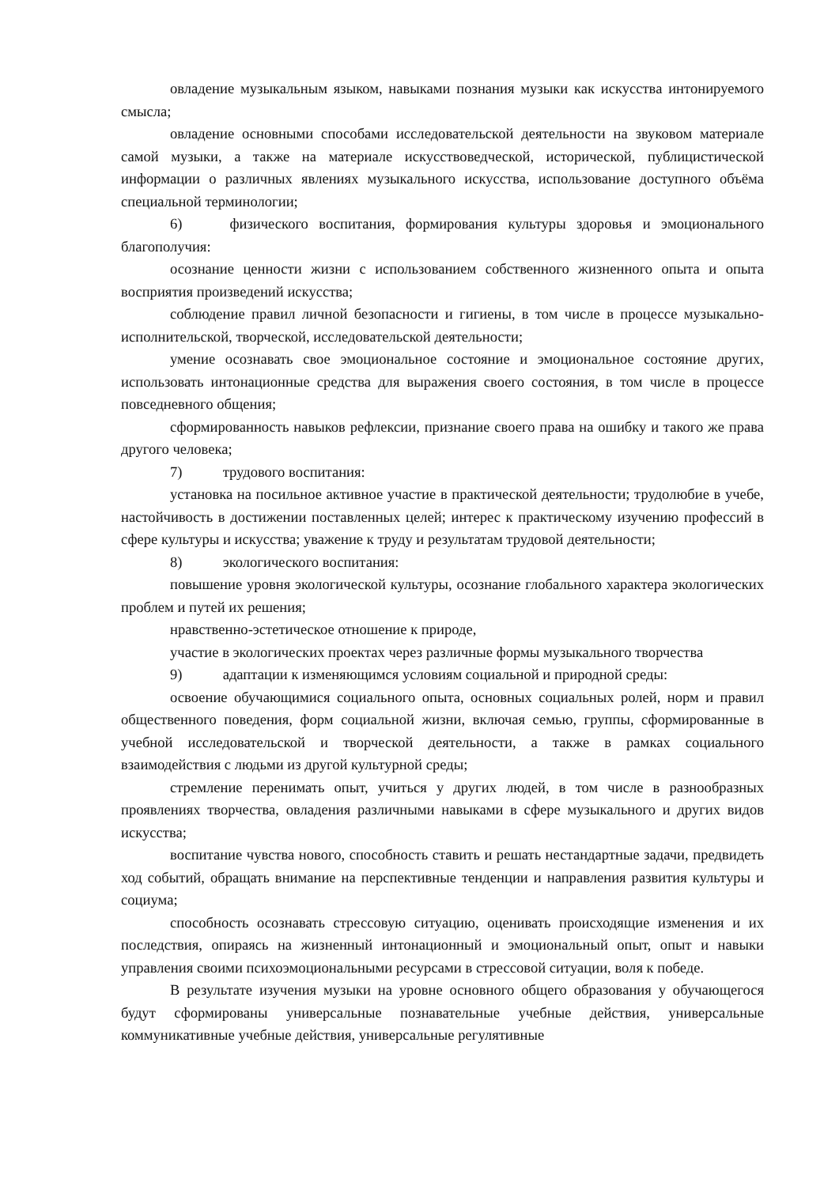овладение музыкальным языком, навыками познания музыки как искусства интонируемого смысла;
овладение основными способами исследовательской деятельности на звуковом материале самой музыки, а также на материале искусствоведческой, исторической, публицистической информации о различных явлениях музыкального искусства, использование доступного объёма специальной терминологии;
6) физического воспитания, формирования культуры здоровья и эмоционального благополучия:
осознание ценности жизни с использованием собственного жизненного опыта и опыта восприятия произведений искусства;
соблюдение правил личной безопасности и гигиены, в том числе в процессе музыкально-исполнительской, творческой, исследовательской деятельности;
умение осознавать свое эмоциональное состояние и эмоциональное состояние других, использовать интонационные средства для выражения своего состояния, в том числе в процессе повседневного общения;
сформированность навыков рефлексии, признание своего права на ошибку и такого же права другого человека;
7) трудового воспитания:
установка на посильное активное участие в практической деятельности; трудолюбие в учебе, настойчивость в достижении поставленных целей; интерес к практическому изучению профессий в сфере культуры и искусства; уважение к труду и результатам трудовой деятельности;
8) экологического воспитания:
повышение уровня экологической культуры, осознание глобального характера экологических проблем и путей их решения;
нравственно-эстетическое отношение к природе,
участие в экологических проектах через различные формы музыкального творчества
9) адаптации к изменяющимся условиям социальной и природной среды:
освоение обучающимися социального опыта, основных социальных ролей, норм и правил общественного поведения, форм социальной жизни, включая семью, группы, сформированные в учебной исследовательской и творческой деятельности, а также в рамках социального взаимодействия с людьми из другой культурной среды;
стремление перенимать опыт, учиться у других людей, в том числе в разнообразных проявлениях творчества, овладения различными навыками в сфере музыкального и других видов искусства;
воспитание чувства нового, способность ставить и решать нестандартные задачи, предвидеть ход событий, обращать внимание на перспективные тенденции и направления развития культуры и социума;
способность осознавать стрессовую ситуацию, оценивать происходящие изменения и их последствия, опираясь на жизненный интонационный и эмоциональный опыт, опыт и навыки управления своими психоэмоциональными ресурсами в стрессовой ситуации, воля к победе.
В результате изучения музыки на уровне основного общего образования у обучающегося будут сформированы универсальные познавательные учебные действия, универсальные коммуникативные учебные действия, универсальные регулятивные